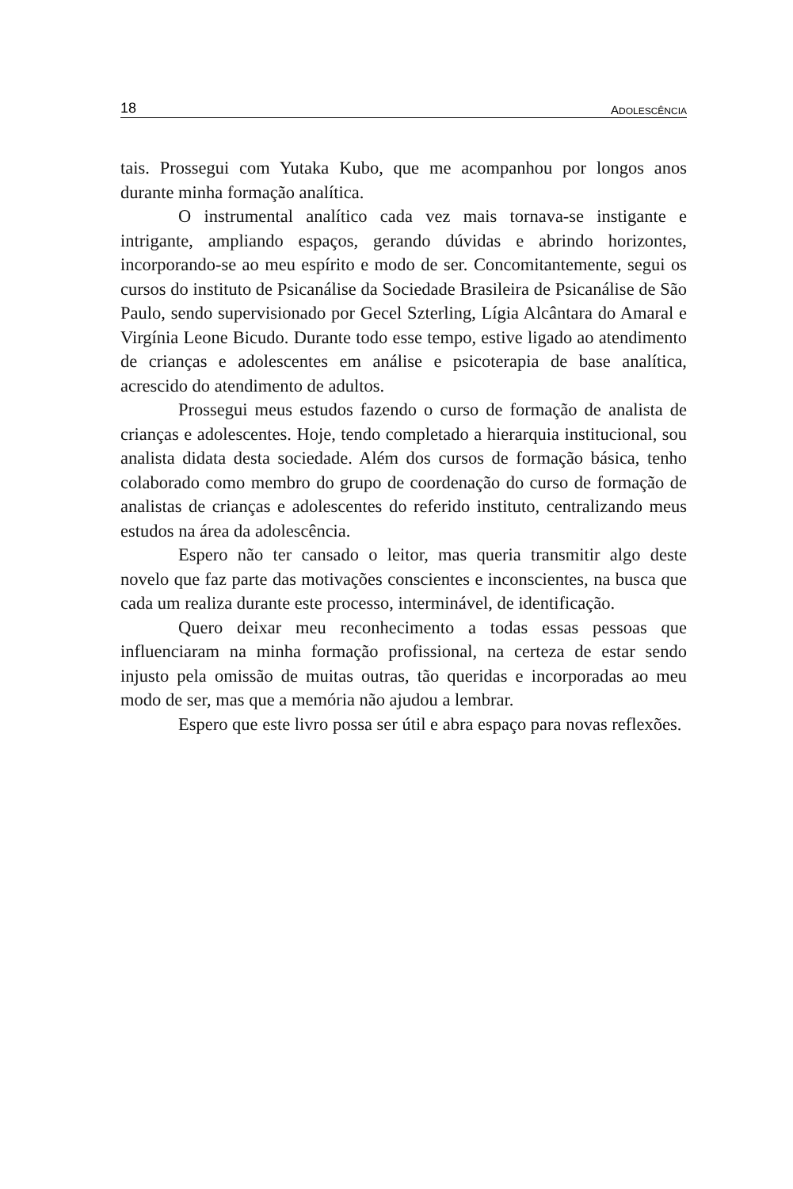18 ADOLESCÊNCIA
tais. Prossegui com Yutaka Kubo, que me acompanhou por longos anos durante minha formação analítica.
O instrumental analítico cada vez mais tornava-se instigante e intrigante, ampliando espaços, gerando dúvidas e abrindo horizontes, incorporando-se ao meu espírito e modo de ser. Concomitantemente, segui os cursos do instituto de Psicanálise da Sociedade Brasileira de Psicanálise de São Paulo, sendo supervisionado por Gecel Szterling, Lígia Alcântara do Amaral e Virgínia Leone Bicudo. Durante todo esse tempo, estive ligado ao atendimento de crianças e adolescentes em análise e psicoterapia de base analítica, acrescido do atendimento de adultos.
Prossegui meus estudos fazendo o curso de formação de analista de crianças e adolescentes. Hoje, tendo completado a hierarquia institucional, sou analista didata desta sociedade. Além dos cursos de formação básica, tenho colaborado como membro do grupo de coordenação do curso de formação de analistas de crianças e adolescentes do referido instituto, centralizando meus estudos na área da adolescência.
Espero não ter cansado o leitor, mas queria transmitir algo deste novelo que faz parte das motivações conscientes e inconscientes, na busca que cada um realiza durante este processo, interminável, de identificação.
Quero deixar meu reconhecimento a todas essas pessoas que influenciaram na minha formação profissional, na certeza de estar sendo injusto pela omissão de muitas outras, tão queridas e incorporadas ao meu modo de ser, mas que a memória não ajudou a lembrar.
Espero que este livro possa ser útil e abra espaço para novas reflexões.